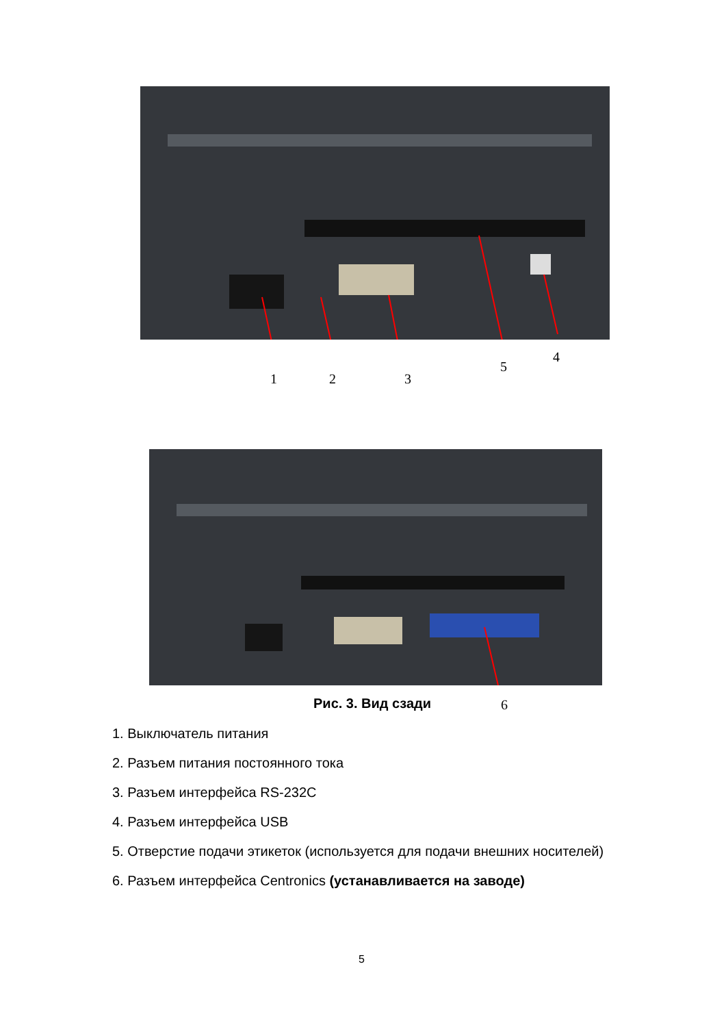1 2 3
5
4
Рис. 3. Вид сзади 6
1. Выключатель питания
2. Разъем питания постоянного тока
3. Разъем интерфейса RS-232C
4. Разъем интерфейса USB
5. Отверстие подачи этикеток (используется для подачи внешних носителей)
6. Разъем интерфейса Centronics (устанавливается на заводе)
5